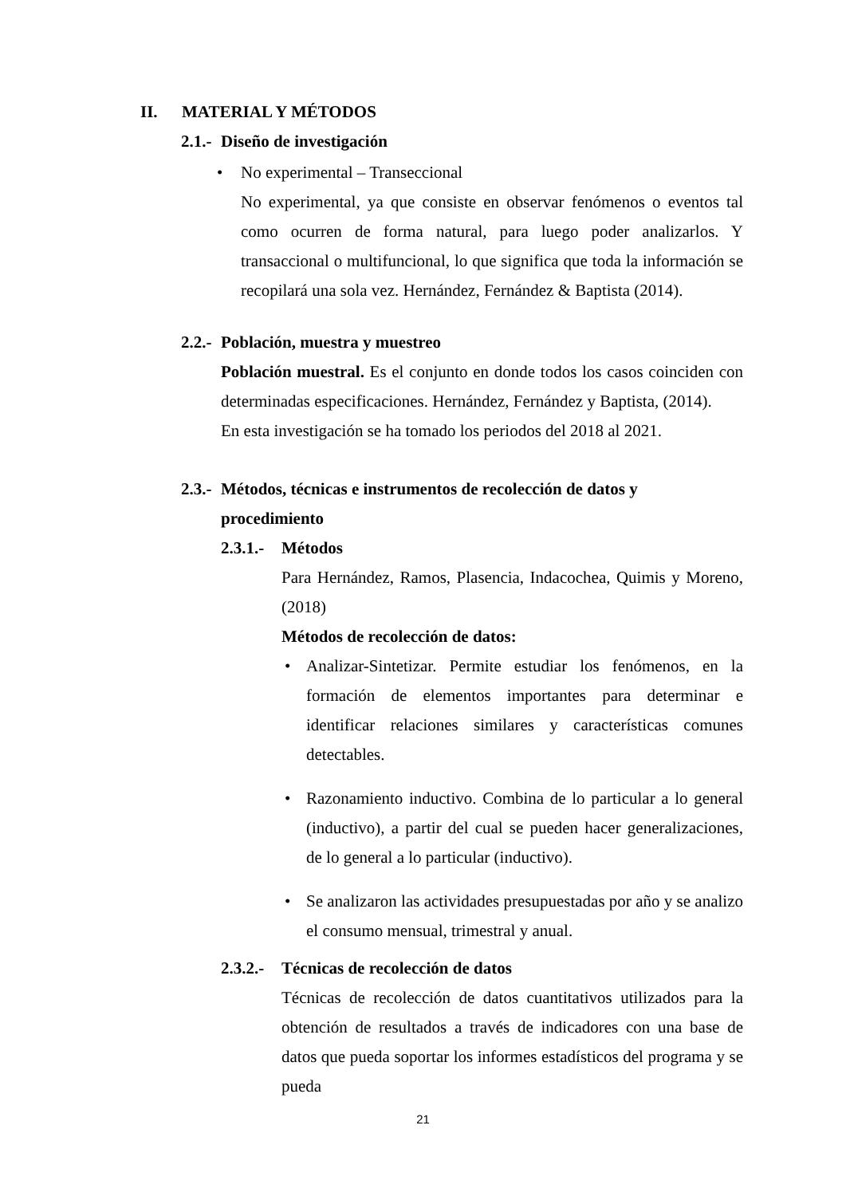II. MATERIAL Y MÉTODOS
2.1.- Diseño de investigación
• No experimental – Transeccional
No experimental, ya que consiste en observar fenómenos o eventos tal como ocurren de forma natural, para luego poder analizarlos. Y transaccional o multifuncional, lo que significa que toda la información se recopilará una sola vez. Hernández, Fernández & Baptista (2014).
2.2.- Población, muestra y muestreo
Población muestral. Es el conjunto en donde todos los casos coinciden con determinadas especificaciones. Hernández, Fernández y Baptista, (2014).
En esta investigación se ha tomado los periodos del 2018 al 2021.
2.3.- Métodos, técnicas e instrumentos de recolección de datos y
procedimiento
2.3.1.- Métodos
Para Hernández, Ramos, Plasencia, Indacochea, Quimis y Moreno, (2018)
Métodos de recolección de datos:
• Analizar-Sintetizar. Permite estudiar los fenómenos, en la formación de elementos importantes para determinar e identificar relaciones similares y características comunes detectables.
• Razonamiento inductivo. Combina de lo particular a lo general (inductivo), a partir del cual se pueden hacer generalizaciones, de lo general a lo particular (inductivo).
• Se analizaron las actividades presupuestadas por año y se analizo el consumo mensual, trimestral y anual.
2.3.2.- Técnicas de recolección de datos
Técnicas de recolección de datos cuantitativos utilizados para la obtención de resultados a través de indicadores con una base de datos que pueda soportar los informes estadísticos del programa y se pueda
21